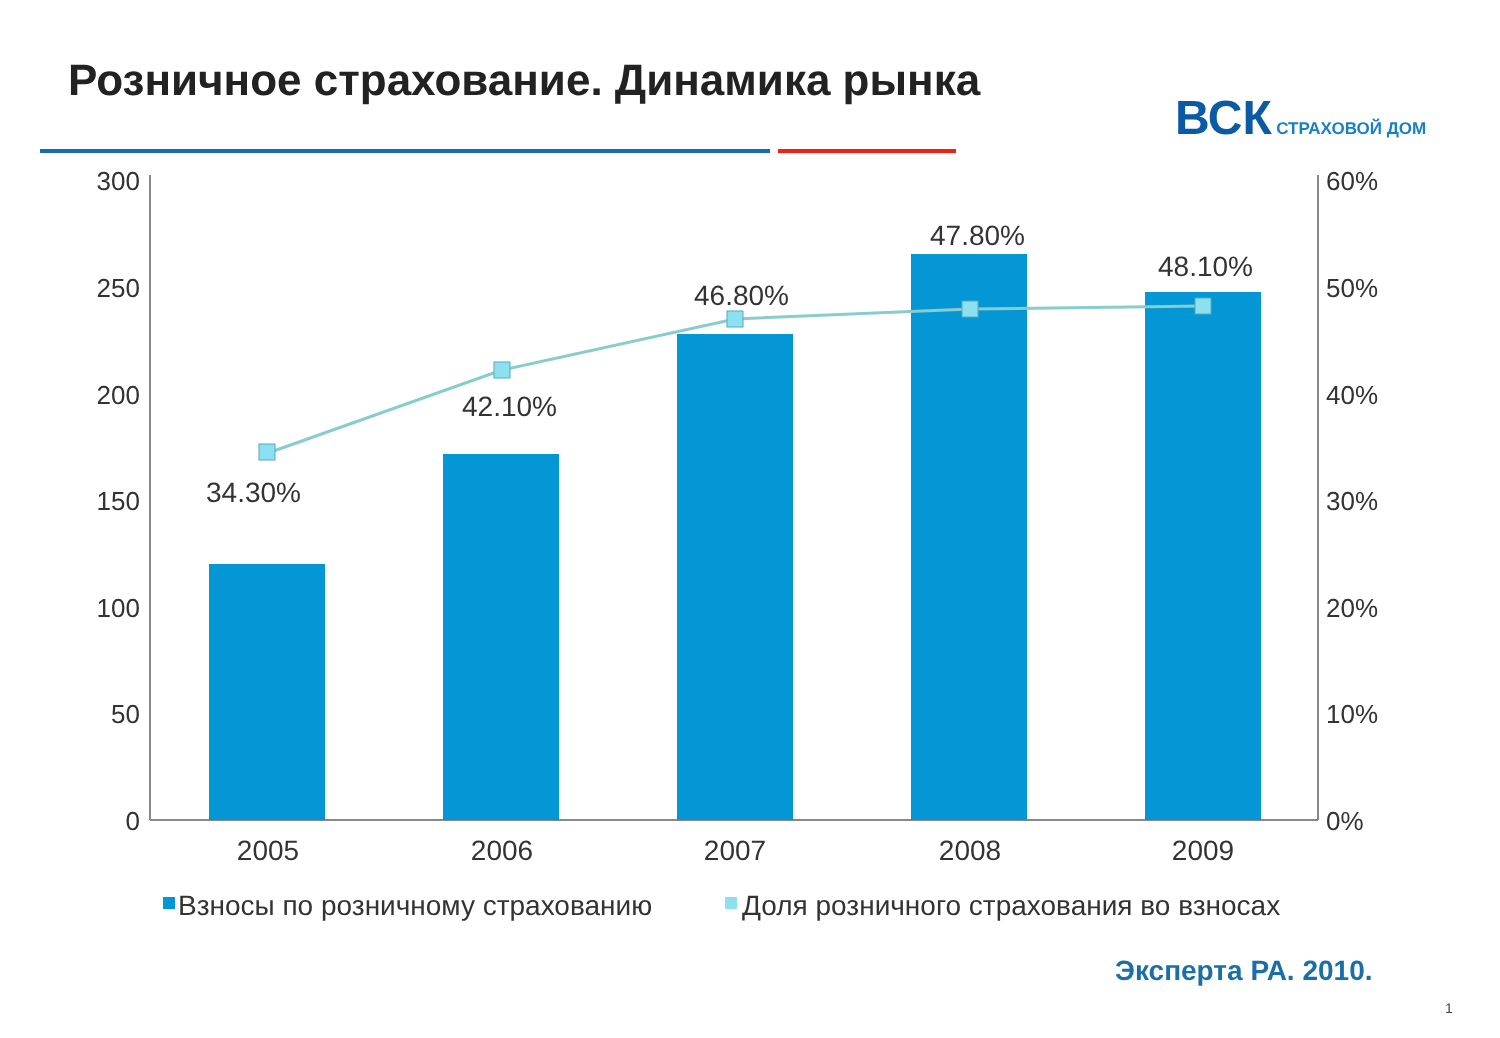Розничное страхование. Динамика рынка
ВСК СТРАХОВОЙ ДОМ
300
250
200
150
100
50
0
60%
50%
40%
30%
20%
10%
0%
34.30%
42.10%
46.80%
47.80%
48.10%
2005
2006
2007
2008
2009
Взносы по розничному страхованию
Доля розничного страхования во взносах
Эксперта РА. 2010.
1